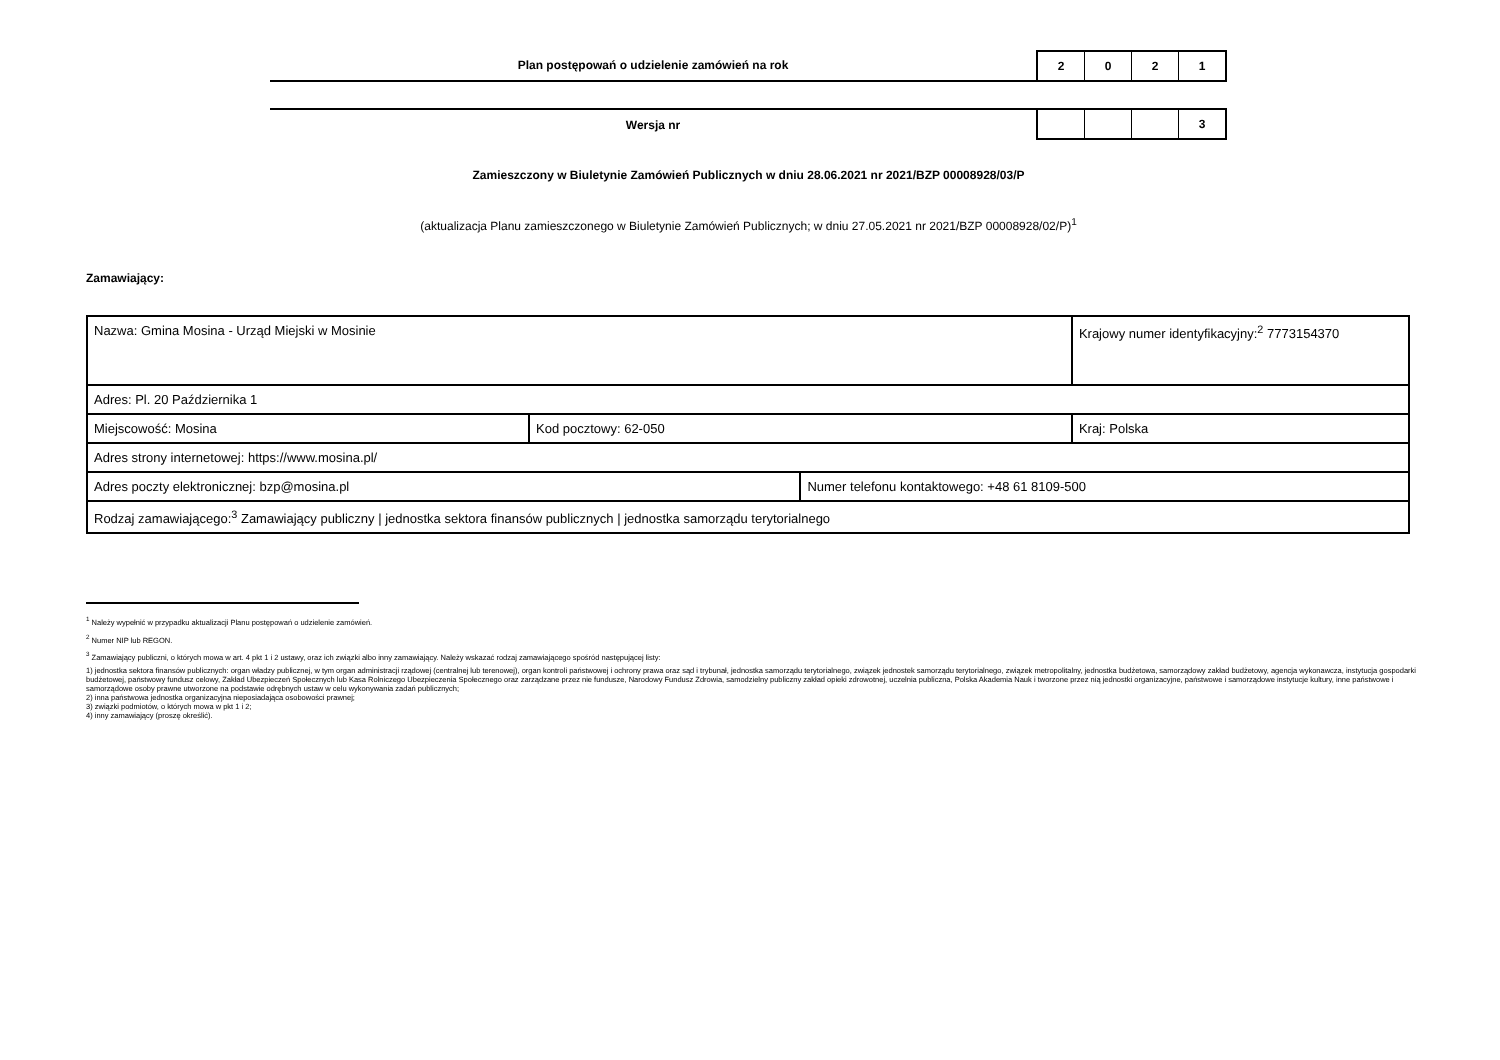Plan postępowań o udzielenie zamówień na rok
2 0 2 1
Wersja nr
3
Zamieszczony w Biuletynie Zamówień Publicznych w dniu 28.06.2021 nr 2021/BZP 00008928/03/P
(aktualizacja Planu zamieszczonego w Biuletynie Zamówień Publicznych; w dniu 27.05.2021 nr 2021/BZP 00008928/02/P)<sup>1</sup>
Zamawiający:
| Nazwa: Gmina Mosina - Urząd Miejski w Mosinie | | | Krajowy numer identyfikacyjny:<sup>2</sup> 7773154370 |
| Adres: Pl. 20 Października 1 | | | |
| Miejscowość: Mosina | Kod pocztowy: 62-050 | | Kraj: Polska |
| Adres strony internetowej: https://www.mosina.pl/ | | | |
| Adres poczty elektronicznej: bzp@mosina.pl | | Numer telefonu kontaktowego: +48 61 8109-500 | |
| Rodzaj zamawiającego:<sup>3</sup> Zamawiający publiczny / jednostka sektora finansów publicznych / jednostka samorządu terytorialnego | | | |
<sup>1</sup> Należy wypełnić w przypadku aktualizacji Planu postępowań o udzielenie zamówień.
<sup>2</sup> Numer NIP lub REGON.
<sup>3</sup> Zamawiający publiczni, o których mowa w art. 4 pkt 1 i 2 ustawy, oraz ich związki albo inny zamawiający. Należy wskazać rodzaj zamawiającego spośród następującej listy:
1) jednostka sektora finansów publicznych: organ władzy publicznej, w tym organ administracji rządowej (centralnej lub terenowej), organ kontroli państwowej i ochrony prawa oraz sąd i trybunał, jednostka samorządu terytorialnego, związek jednostek samorządu terytorialnego, związek metropolitalny, jednostka budżetowa, samorządowy zakład budżetowy, agencja wykonawcza, instytucja gospodarki budżetowej, państwowy fundusz celowy, Zakład Ubezpieczeń Społecznych lub Kasa Rolniczego Ubezpieczenia Społecznego oraz zarządzane przez nie fundusze, Narodowy Fundusz Zdrowia, samodzielny publiczny zakład opieki zdrowotnej, uczelnia publiczna, Polska Akademia Nauk i tworzone przez nią jednostki organizacyjne, państwowe i samorządowe instytucje kultury, inne państwowe i samorządowe osoby prawne utworzone na podstawie odrębnych ustaw w celu wykonywania zadań publicznych;
2) inna państwowa jednostka organizacyjna nieposiadająca osobowości prawnej;
3) związki podmiotów, o których mowa w pkt 1 i 2;
4) inny zamawiający (proszę określić).